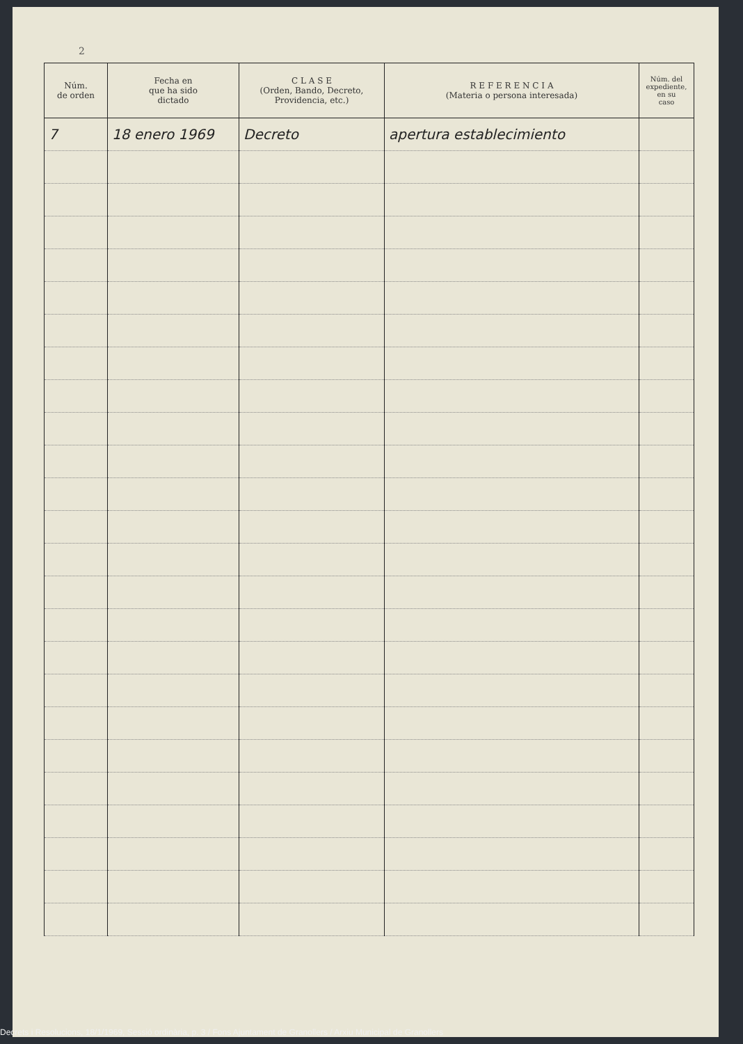2
| Núm. de orden | Fecha en que ha sido dictado | C L A S E (Orden, Bando, Decreto, Providencia, etc.) | R E F E R E N C I A (Materia o persona interesada) | Núm. del expediente, en su caso |
| --- | --- | --- | --- | --- |
| 7 | 18 enero 1969 | Decreto | apertura establecimiento | |
Decrets i Resolucions, 18/1/1969, Sessió ordinària, p. 3 / Fons Ajuntament de Granollers / Arxiu Municipal de Granollers